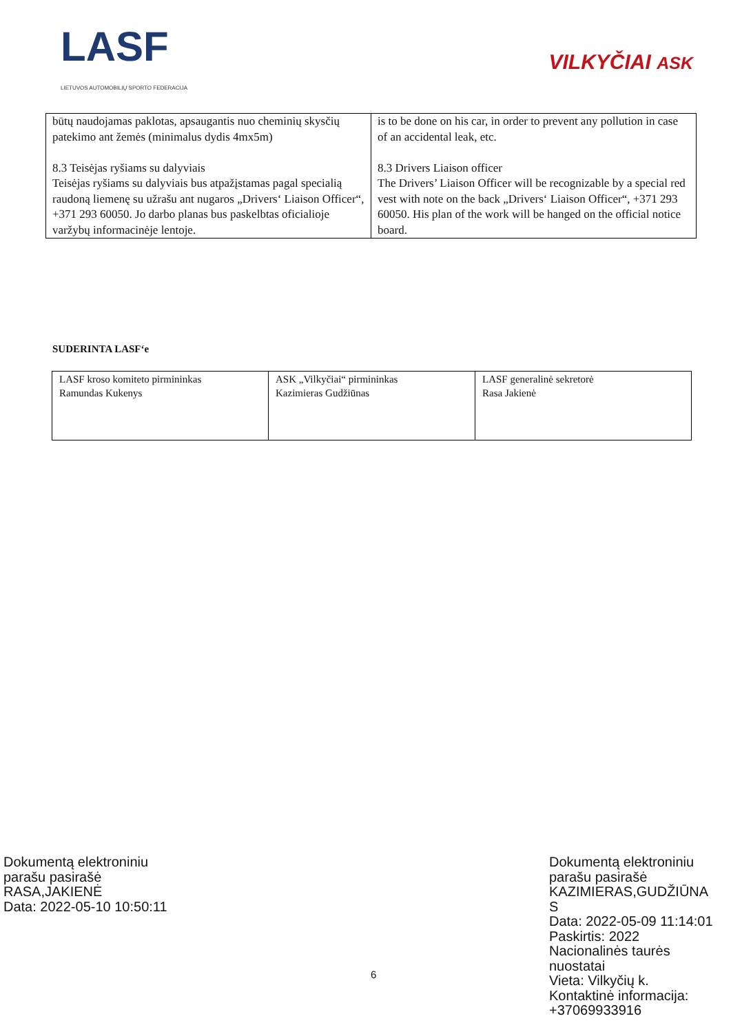LASF
LIETUVOS AUTOMOBILIŲ SPORTO FEDERACIJA
VILKYČIAI ASK
| būtų naudojamas paklotas, apsaugantis nuo cheminių skysčių patekimo ant žemės (minimalus dydis 4mx5m) 8.3 Teisėjas ryšiams su dalyviais Teisėjas ryšiams su dalyviais bus atpažįstamas pagal specialią raudoną liemenę su užrašu ant nugaros „Drivers‘ Liaison Officer“, +371 293 60050. Jo darbo planas bus paskelbtas oficialioje varžybų informacinėje lentoje. | is to be done on his car, in order to prevent any pollution in case of an accidental leak, etc. 8.3 Drivers Liaison officer The Drivers’ Liaison Officer will be recognizable by a special red vest with note on the back „Drivers‘ Liaison Officer“, +371 293 60050. His plan of the work will be hanged on the official notice board. |
SUDERINTA LASF‘e
| LASF kroso komiteto pirmininkas Ramundas Kukenys | ASK „Vilkyčiai“ pirmininkas Kazimieras Gudžiūnas | LASF generalinė sekretorė Rasa Jakienė |
Dokumentą elektroniniu
parašu pasirašė
RASA,JAKIENĖ
Data: 2022-05-10 10:50:11
Dokumentą elektroniniu
parašu pasirašė
KAZIMIERAS,GUDŽIŪNA
S
Data: 2022-05-09 11:14:01
Paskirtis: 2022
Nacionalinės taurės
nuostatai
Vieta: Vilkyčių k.
Kontaktinė informacija:
+37069933916
6